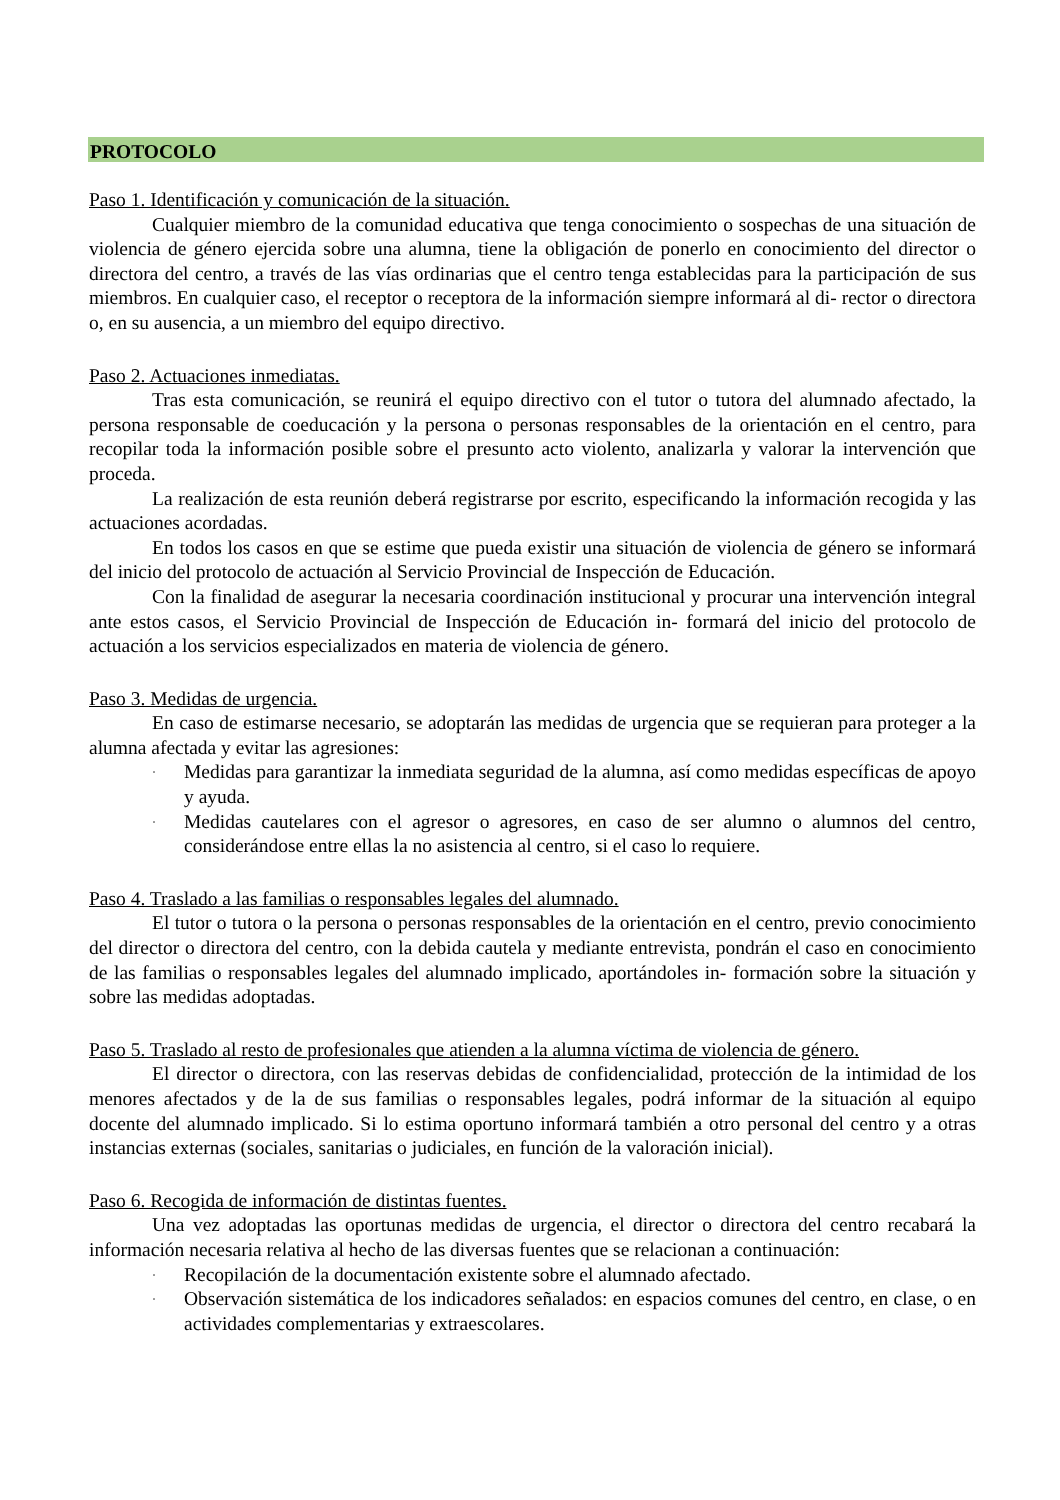PROTOCOLO
Paso 1. Identificación y comunicación de la situación.
Cualquier miembro de la comunidad educativa que tenga conocimiento o sospechas de una situación de violencia de género ejercida sobre una alumna, tiene la obligación de ponerlo en conocimiento del director o directora del centro, a través de las vías ordinarias que el centro tenga establecidas para la participación de sus miembros. En cualquier caso, el receptor o receptora de la información siempre informará al di- rector o directora o, en su ausencia, a un miembro del equipo directivo.
Paso 2. Actuaciones inmediatas.
Tras esta comunicación, se reunirá el equipo directivo con el tutor o tutora del alumnado afectado, la persona responsable de coeducación y la persona o personas responsables de la orientación en el centro, para recopilar toda la información posible sobre el presunto acto violento, analizarla y valorar la intervención que proceda.
La realización de esta reunión deberá registrarse por escrito, especificando la información recogida y las actuaciones acordadas.
En todos los casos en que se estime que pueda existir una situación de violencia de género se informará del inicio del protocolo de actuación al Servicio Provincial de Inspección de Educación.
Con la finalidad de asegurar la necesaria coordinación institucional y procurar una intervención integral ante estos casos, el Servicio Provincial de Inspección de Educación in- formará del inicio del protocolo de actuación a los servicios especializados en materia de violencia de género.
Paso 3. Medidas de urgencia.
En caso de estimarse necesario, se adoptarán las medidas de urgencia que se requieran para proteger a la alumna afectada y evitar las agresiones:
· Medidas para garantizar la inmediata seguridad de la alumna, así como medidas específicas de apoyo y ayuda.
· Medidas cautelares con el agresor o agresores, en caso de ser alumno o alumnos del centro, considerándose entre ellas la no asistencia al centro, si el caso lo requiere.
Paso 4. Traslado a las familias o responsables legales del alumnado.
El tutor o tutora o la persona o personas responsables de la orientación en el centro, previo conocimiento del director o directora del centro, con la debida cautela y mediante entrevista, pondrán el caso en conocimiento de las familias o responsables legales del alumnado implicado, aportándoles in- formación sobre la situación y sobre las medidas adoptadas.
Paso 5. Traslado al resto de profesionales que atienden a la alumna víctima de violencia de género.
El director o directora, con las reservas debidas de confidencialidad, protección de la intimidad de los menores afectados y de la de sus familias o responsables legales, podrá informar de la situación al equipo docente del alumnado implicado. Si lo estima oportuno informará también a otro personal del centro y a otras instancias externas (sociales, sanitarias o judiciales, en función de la valoración inicial).
Paso 6. Recogida de información de distintas fuentes.
Una vez adoptadas las oportunas medidas de urgencia, el director o directora del centro recabará la información necesaria relativa al hecho de las diversas fuentes que se relacionan a continuación:
· Recopilación de la documentación existente sobre el alumnado afectado.
· Observación sistemática de los indicadores señalados: en espacios comunes del centro, en clase, o en actividades complementarias y extraescolares.